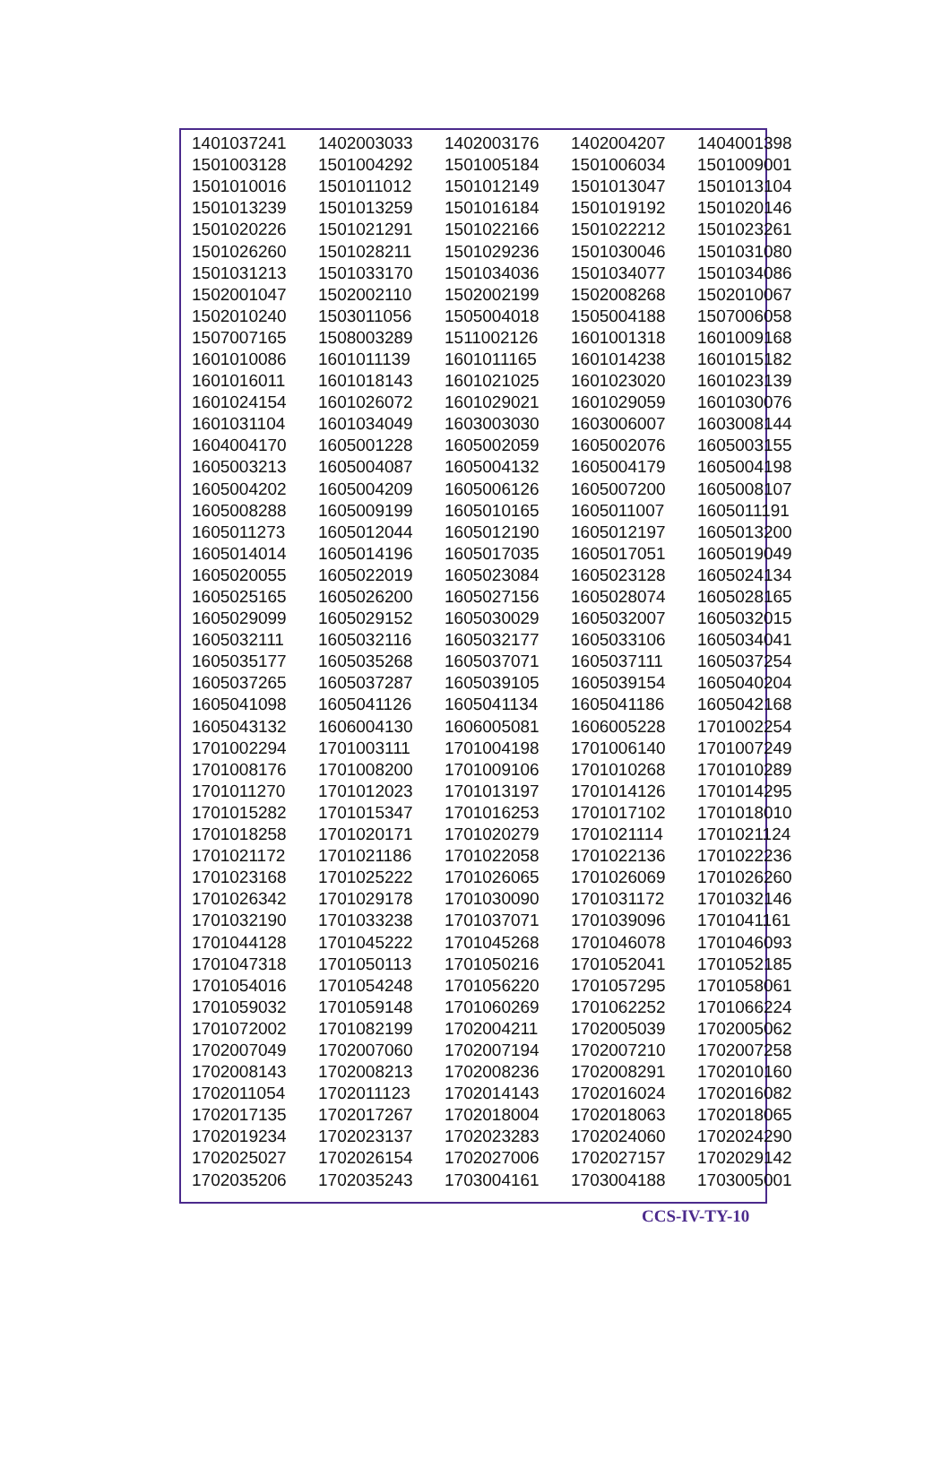| 1401037241 | 1402003033 | 1402003176 | 1402004207 | 1404001398 |
| 1501003128 | 1501004292 | 1501005184 | 1501006034 | 1501009001 |
| 1501010016 | 1501011012 | 1501012149 | 1501013047 | 1501013104 |
| 1501013239 | 1501013259 | 1501016184 | 1501019192 | 1501020146 |
| 1501020226 | 1501021291 | 1501022166 | 1501022212 | 1501023261 |
| 1501026260 | 1501028211 | 1501029236 | 1501030046 | 1501031080 |
| 1501031213 | 1501033170 | 1501034036 | 1501034077 | 1501034086 |
| 1502001047 | 1502002110 | 1502002199 | 1502008268 | 1502010067 |
| 1502010240 | 1503011056 | 1505004018 | 1505004188 | 1507006058 |
| 1507007165 | 1508003289 | 1511002126 | 1601001318 | 1601009168 |
| 1601010086 | 1601011139 | 1601011165 | 1601014238 | 1601015182 |
| 1601016011 | 1601018143 | 1601021025 | 1601023020 | 1601023139 |
| 1601024154 | 1601026072 | 1601029021 | 1601029059 | 1601030076 |
| 1601031104 | 1601034049 | 1603003030 | 1603006007 | 1603008144 |
| 1604004170 | 1605001228 | 1605002059 | 1605002076 | 1605003155 |
| 1605003213 | 1605004087 | 1605004132 | 1605004179 | 1605004198 |
| 1605004202 | 1605004209 | 1605006126 | 1605007200 | 1605008107 |
| 1605008288 | 1605009199 | 1605010165 | 1605011007 | 1605011191 |
| 1605011273 | 1605012044 | 1605012190 | 1605012197 | 1605013200 |
| 1605014014 | 1605014196 | 1605017035 | 1605017051 | 1605019049 |
| 1605020055 | 1605022019 | 1605023084 | 1605023128 | 1605024134 |
| 1605025165 | 1605026200 | 1605027156 | 1605028074 | 1605028165 |
| 1605029099 | 1605029152 | 1605030029 | 1605032007 | 1605032015 |
| 1605032111 | 1605032116 | 1605032177 | 1605033106 | 1605034041 |
| 1605035177 | 1605035268 | 1605037071 | 1605037111 | 1605037254 |
| 1605037265 | 1605037287 | 1605039105 | 1605039154 | 1605040204 |
| 1605041098 | 1605041126 | 1605041134 | 1605041186 | 1605042168 |
| 1605043132 | 1606004130 | 1606005081 | 1606005228 | 1701002254 |
| 1701002294 | 1701003111 | 1701004198 | 1701006140 | 1701007249 |
| 1701008176 | 1701008200 | 1701009106 | 1701010268 | 1701010289 |
| 1701011270 | 1701012023 | 1701013197 | 1701014126 | 1701014295 |
| 1701015282 | 1701015347 | 1701016253 | 1701017102 | 1701018010 |
| 1701018258 | 1701020171 | 1701020279 | 1701021114 | 1701021124 |
| 1701021172 | 1701021186 | 1701022058 | 1701022136 | 1701022236 |
| 1701023168 | 1701025222 | 1701026065 | 1701026069 | 1701026260 |
| 1701026342 | 1701029178 | 1701030090 | 1701031172 | 1701032146 |
| 1701032190 | 1701033238 | 1701037071 | 1701039096 | 1701041161 |
| 1701044128 | 1701045222 | 1701045268 | 1701046078 | 1701046093 |
| 1701047318 | 1701050113 | 1701050216 | 1701052041 | 1701052185 |
| 1701054016 | 1701054248 | 1701056220 | 1701057295 | 1701058061 |
| 1701059032 | 1701059148 | 1701060269 | 1701062252 | 1701066224 |
| 1701072002 | 1701082199 | 1702004211 | 1702005039 | 1702005062 |
| 1702007049 | 1702007060 | 1702007194 | 1702007210 | 1702007258 |
| 1702008143 | 1702008213 | 1702008236 | 1702008291 | 1702010160 |
| 1702011054 | 1702011123 | 1702014143 | 1702016024 | 1702016082 |
| 1702017135 | 1702017267 | 1702018004 | 1702018063 | 1702018065 |
| 1702019234 | 1702023137 | 1702023283 | 1702024060 | 1702024290 |
| 1702025027 | 1702026154 | 1702027006 | 1702027157 | 1702029142 |
| 1702035206 | 1702035243 | 1703004161 | 1703004188 | 1703005001 |
CCS-IV-TY-10